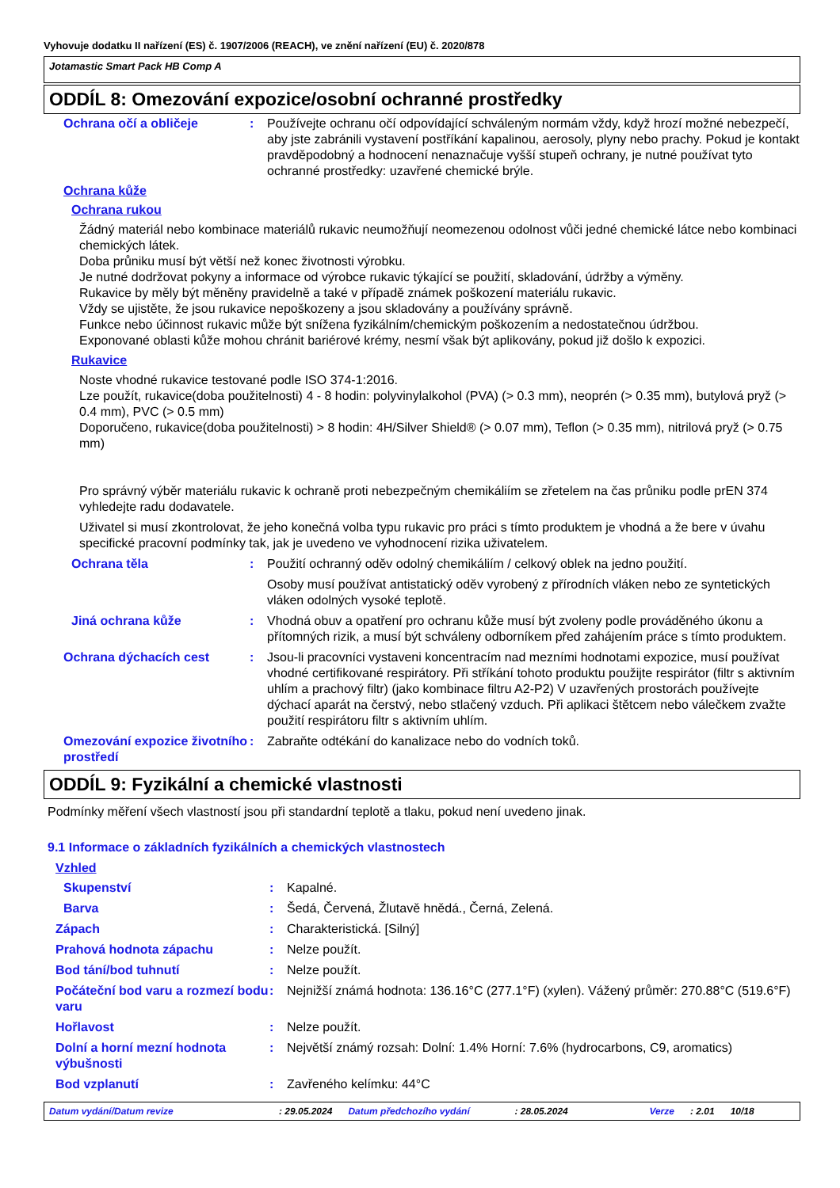Vyhovuje dodatku II nařízení (ES) č. 1907/2006 (REACH), ve znění nařízení (EU) č. 2020/878
Jotamastic Smart Pack HB Comp A
ODDÍL 8: Omezování expozice/osobní ochranné prostředky
Ochrana očí a obličeje : Používejte ochranu očí odpovídající schváleným normám vždy, když hrozí možné nebezpečí, aby jste zabránili vystavení postříkání kapalinou, aerosoly, plyny nebo prachy. Pokud je kontakt pravděpodobný a hodnocení nenaznačuje vyšší stupeň ochrany, je nutné používat tyto ochranné prostředky: uzavřené chemické brýle.
Ochrana kůže
Ochrana rukou
Žádný materiál nebo kombinace materiálů rukavic neumožňují neomezenou odolnost vůči jedné chemické látce nebo kombinaci chemických látek.
Doba průniku musí být větší než konec životnosti výrobku.
Je nutné dodržovat pokyny a informace od výrobce rukavic týkající se použití, skladování, údržby a výměny.
Rukavice by měly být měněny pravidelně a také v případě známek poškození materiálu rukavic.
Vždy se ujistěte, že jsou rukavice nepoškozeny a jsou skladovány a používány správně.
Funkce nebo účinnost rukavic může být snížena fyzikálním/chemickým poškozením a nedostatečnou údržbou.
Exponované oblasti kůže mohou chránit bariérové krémy, nesmí však být aplikovány, pokud již došlo k expozici.
Rukavice
Noste vhodné rukavice testované podle ISO 374-1:2016.
Lze použít, rukavice(doba použitelnosti) 4 - 8 hodin: polyvinylalkohol (PVA) (> 0.3 mm), neoprén (> 0.35 mm), butylová pryž (> 0.4 mm), PVC (> 0.5 mm)
Doporučeno, rukavice(doba použitelnosti) > 8 hodin: 4H/Silver Shield® (> 0.07 mm), Teflon (> 0.35 mm), nitrilová pryž (> 0.75 mm)
Pro správný výběr materiálu rukavic k ochraně proti nebezpečným chemikáliím se zřetelem na čas průniku podle prEN 374 vyhledejte radu dodavatele.
Uživatel si musí zkontrolovat, že jeho konečná volba typu rukavic pro práci s tímto produktem je vhodná a že bere v úvahu specifické pracovní podmínky tak, jak je uvedeno ve vyhodnocení rizika uživatelem.
Ochrana těla : Použití ochranný oděv odolný chemikáliím / celkový oblek na jedno použití.
Osoby musí používat antistatický oděv vyrobený z přírodních vláken nebo ze syntetických vláken odolných vysoké teplotě.
Jiná ochrana kůže : Vhodná obuv a opatření pro ochranu kůže musí být zvoleny podle prováděného úkonu a přítomných rizik, a musí být schváleny odborníkem před zahájením práce s tímto produktem.
Ochrana dýchacích cest : Jsou-li pracovníci vystaveni koncentracím nad mezními hodnotami expozice, musí používat vhodné certifikované respirátory. Při stříkání tohoto produktu použijte respirátor (filtr s aktivním uhlím a prachový filtr) (jako kombinace filtru A2-P2) V uzavřených prostorách používejte dýchací aparát na čerstvý, nebo stlačený vzduch. Při aplikaci štětcem nebo válečkem zvažte použití respirátoru filtr s aktivním uhlím.
Omezování expozice životního prostředí
: Zabraňte odtékání do kanalizace nebo do vodních toků.
ODDÍL 9: Fyzikální a chemické vlastnosti
Podmínky měření všech vlastností jsou při standardní teplotě a tlaku, pokud není uvedeno jinak.
9.1 Informace o základních fyzikálních a chemických vlastnostech
Vzhled
Skupenství : Kapalné.
Barva : Šedá, Červená, Žlutavě hnědá., Černá, Zelená.
Zápach : Charakteristická. [Silný]
Prahová hodnota zápachu : Nelze použít.
Bod tání/bod tuhnutí : Nelze použít.
Počáteční bod varu a rozmezí bodu varu
: Nejnižší známá hodnota: 136.16°C (277.1°F) (xylen). Vážený průměr: 270.88°C (519.6°F)
Hořlavost : Nelze použít.
Dolní a horní mezní hodnota výbušnosti
: Největší známý rozsah: Dolní: 1.4% Horní: 7.6% (hydrocarbons, C9, aromatics)
Bod vzplanutí : Zavřeného kelímku: 44°C
Datum vydání/Datum revize: 29.05.2024 Datum předchozího vydání: 28.05.2024 Verze: 2.01 10/18